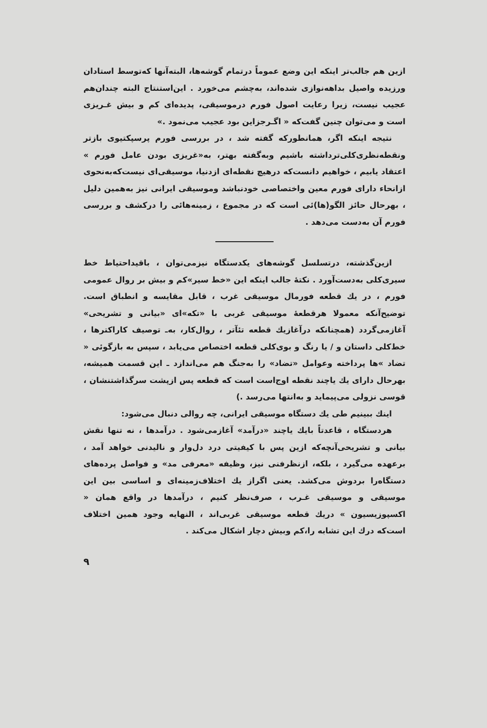ازین هم جالب‌تر اینکه این وضع عموماً درتمام گوشه‌ها، البته‌آنها که‌توسط استادان ورزیده واصیل بداهه‌نوازی شده‌اند، به‌چشم می‌خورد . این‌استنتاج البته چندان‌هم عجیب نیست، زیرا رعایت اصول فورم درموسیقی، پدیده‌ای کم و بیش غـریزی است و می‌توان چنین گفت‌که « اگـرجزاین بود عجیب می‌نمود .»
نتیجه اینکه اگر، همانطورکه گفته شد ، در بررسی فورم پرسپکتیوی بازتر ونقطه‌نظری‌کلی‌ترداشته باشیم وبه‌گفته بهتر، به«غریزی بودن عامل فورم » اعتقاد یابیم ، خواهیم دانست‌که درهیچ نقطه‌ای ازدنیا، موسیقی‌ای نیست‌که‌به‌نحوی ازانحاء دارای فورم معین واختصاصی خودنباشد وموسیقی ایرانی نیز به‌همین دلیل ، بهرحال حائز الگو(ها)ئی است که در مجموع ، زمینه‌هائی را درکشف و بررسی فورم آن به‌دست می‌دهد .
ازین‌گذشته، درتسلسل گوشه‌های یکدستگاه نیزمی‌توان ، باقیداحتیاط خط سیری‌کلی به‌دست‌آورد . نکتهٔ جالب اینکه این «خط سیر»کم و بیش بر روال عمومی فورم ، در یك قطعه فورمال موسیقی غرب ، قابل مقایسه و انطباق است. توضیح‌آنکه معمولا هرقطعهٔ موسیقی غربی با «تکه»ای «بیانی و تشریحی» آغازمی‌گردد (همچنانکه درآغازیك قطعه تئآتر ، روال‌کار، به‌ـ توصیف کاراکترها ، خط‌کلی داستان و / یا رنگ و بوی‌کلی قطعه اختصاص می‌یابد ، سپس به بازگوئی « تضاد »ها پرداخته وعوامل «تضاد» را به‌جنگ هم می‌اندازد ـ این قسمت همیشه، بهرحال دارای یك یاچند نقطه اوج‌است است که قطعه پس ازپشت سرگذاشتنشان ، قوسی نزولی می‌پیماید و به‌انتها می‌رسد .)
اینك ببینیم طی یك دستگاه موسیقی ایرانی، چه روالی دنبال می‌شود:
هردستگاه ، قاعدتاً بایك یاچند «درآمد» آغازمی‌شود . درآمدها ، نه تنها نقش بیانی و تشریحی‌آنچه‌که ازین پس با کیفیتی درد دل‌وار و نالیدنی خواهد آمد ، برعهده می‌گیرد ، بلکه، ازنظرفنی نیز، وظیفه «معرفی مد» و فواصل پرده‌های دستگاه‌را بردوش می‌کشد. یعنی اگراز یك اختلاف‌زمینه‌ای و اساسی بین این موسیقی و موسیقی غـرب ، صرف‌نظر کنیم ، درآمدها در واقع همان « اکسپوزیسیون » دریك قطعه موسیقی غربی‌اند ، النهایه وجود همین اختلاف است‌که درك این تشابه را،کم وبیش دچار اشکال می‌کند .
۹